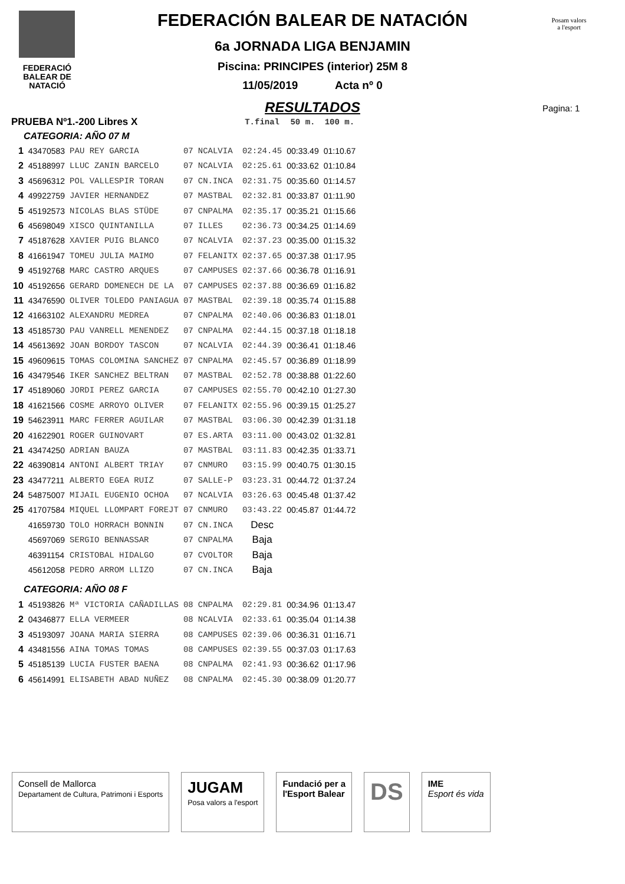FEDERACIÓ
BALEAR DE
NATACIÓ
Posam valors
a l'esport
Pagina: 1
FEDERACIÓN BALEAR DE NATACIÓN
6a JORNADA LIGA BENJAMIN
Piscina: PRINCIPES (interior) 25M 8
11/05/2019 Acta nº 0
RESULTADOS
| PRUEBA Nº1.-200 Libres X | | | | | T.final | 50 m. | 100 m. |
| --- | --- | --- | --- | --- | --- | --- | --- |
| CATEGORIA: AÑO 07 M | | | | | | | |
| 1 | 43470583 | PAU REY GARCIA | 07 | NCALVIA | 02:24.45 | 00:33.49 | 01:10.67 |
| 2 | 45188997 | LLUC ZANIN BARCELO | 07 | NCALVIA | 02:25.61 | 00:33.62 | 01:10.84 |
| 3 | 45696312 | POL VALLESPIR TORAN | 07 | CN.INCA | 02:31.75 | 00:35.60 | 01:14.57 |
| 4 | 49922759 | JAVIER HERNANDEZ | 07 | MASTBAL | 02:32.81 | 00:33.87 | 01:11.90 |
| 5 | 45192573 | NICOLAS BLAS STÜDE | 07 | CNPALMA | 02:35.17 | 00:35.21 | 01:15.66 |
| 6 | 45698049 | XISCO QUINTANILLA | 07 | ILLES | 02:36.73 | 00:34.25 | 01:14.69 |
| 7 | 45187628 | XAVIER PUIG BLANCO | 07 | NCALVIA | 02:37.23 | 00:35.00 | 01:15.32 |
| 8 | 41661947 | TOMEU JULIA MAIMO | 07 | FELANITX | 02:37.65 | 00:37.38 | 01:17.95 |
| 9 | 45192768 | MARC CASTRO ARQUES | 07 | CAMPUSES | 02:37.66 | 00:36.78 | 01:16.91 |
| 10 | 45192656 | GERARD DOMENECH DE LA | 07 | CAMPUSES | 02:37.88 | 00:36.69 | 01:16.82 |
| 11 | 43476590 | OLIVER TOLEDO PANIAGUA | 07 | MASTBAL | 02:39.18 | 00:35.74 | 01:15.88 |
| 12 | 41663102 | ALEXANDRU MEDREA | 07 | CNPALMA | 02:40.06 | 00:36.83 | 01:18.01 |
| 13 | 45185730 | PAU VANRELL MENENDEZ | 07 | CNPALMA | 02:44.15 | 00:37.18 | 01:18.18 |
| 14 | 45613692 | JOAN BORDOY TASCON | 07 | NCALVIA | 02:44.39 | 00:36.41 | 01:18.46 |
| 15 | 49609615 | TOMAS COLOMINA SANCHEZ | 07 | CNPALMA | 02:45.57 | 00:36.89 | 01:18.99 |
| 16 | 43479546 | IKER SANCHEZ BELTRAN | 07 | MASTBAL | 02:52.78 | 00:38.88 | 01:22.60 |
| 17 | 45189060 | JORDI PEREZ GARCIA | 07 | CAMPUSES | 02:55.70 | 00:42.10 | 01:27.30 |
| 18 | 41621566 | COSME ARROYO OLIVER | 07 | FELANITX | 02:55.96 | 00:39.15 | 01:25.27 |
| 19 | 54623911 | MARC FERRER AGUILAR | 07 | MASTBAL | 03:06.30 | 00:42.39 | 01:31.18 |
| 20 | 41622901 | ROGER GUINOVART | 07 | ES.ARTA | 03:11.00 | 00:43.02 | 01:32.81 |
| 21 | 43474250 | ADRIAN BAUZA | 07 | MASTBAL | 03:11.83 | 00:42.35 | 01:33.71 |
| 22 | 46390814 | ANTONI ALBERT TRIAY | 07 | CNMURO | 03:15.99 | 00:40.75 | 01:30.15 |
| 23 | 43477211 | ALBERTO EGEA RUIZ | 07 | SALLE-P | 03:23.31 | 00:44.72 | 01:37.24 |
| 24 | 54875007 | MIJAIL EUGENIO OCHOA | 07 | NCALVIA | 03:26.63 | 00:45.48 | 01:37.42 |
| 25 | 41707584 | MIQUEL LLOMPART FOREJT | 07 | CNMURO | 03:43.22 | 00:45.87 | 01:44.72 |
| | 41659730 | TOLO HORRACH BONNIN | 07 | CN.INCA | Desc | | |
| | 45697069 | SERGIO BENNASSAR | 07 | CNPALMA | Baja | | |
| | 46391154 | CRISTOBAL HIDALGO | 07 | CVOLTOR | Baja | | |
| | 45612058 | PEDRO ARROM LLIZO | 07 | CN.INCA | Baja | | |
| CATEGORIA: AÑO 08 F | | | | | | | |
| 1 | 45193826 | Mª VICTORIA CAÑADILLAS | 08 | CNPALMA | 02:29.81 | 00:34.96 | 01:13.47 |
| 2 | 04346877 | ELLA VERMEER | 08 | NCALVIA | 02:33.61 | 00:35.04 | 01:14.38 |
| 3 | 45193097 | JOANA MARIA SIERRA | 08 | CAMPUSES | 02:39.06 | 00:36.31 | 01:16.71 |
| 4 | 43481556 | AINA TOMAS TOMAS | 08 | CAMPUSES | 02:39.55 | 00:37.03 | 01:17.63 |
| 5 | 45185139 | LUCIA FUSTER BAENA | 08 | CNPALMA | 02:41.93 | 00:36.62 | 01:17.96 |
| 6 | 45614991 | ELISABETH ABAD NUÑEZ | 08 | CNPALMA | 02:45.30 | 00:38.09 | 01:20.77 |
Consell de Mallorca
Departament de Cultura, Patrimoni i Esports
JUGAM
Posa valors a l'esport
Fundació per a
l'Esport Balear
DS
IME
Esport és vida